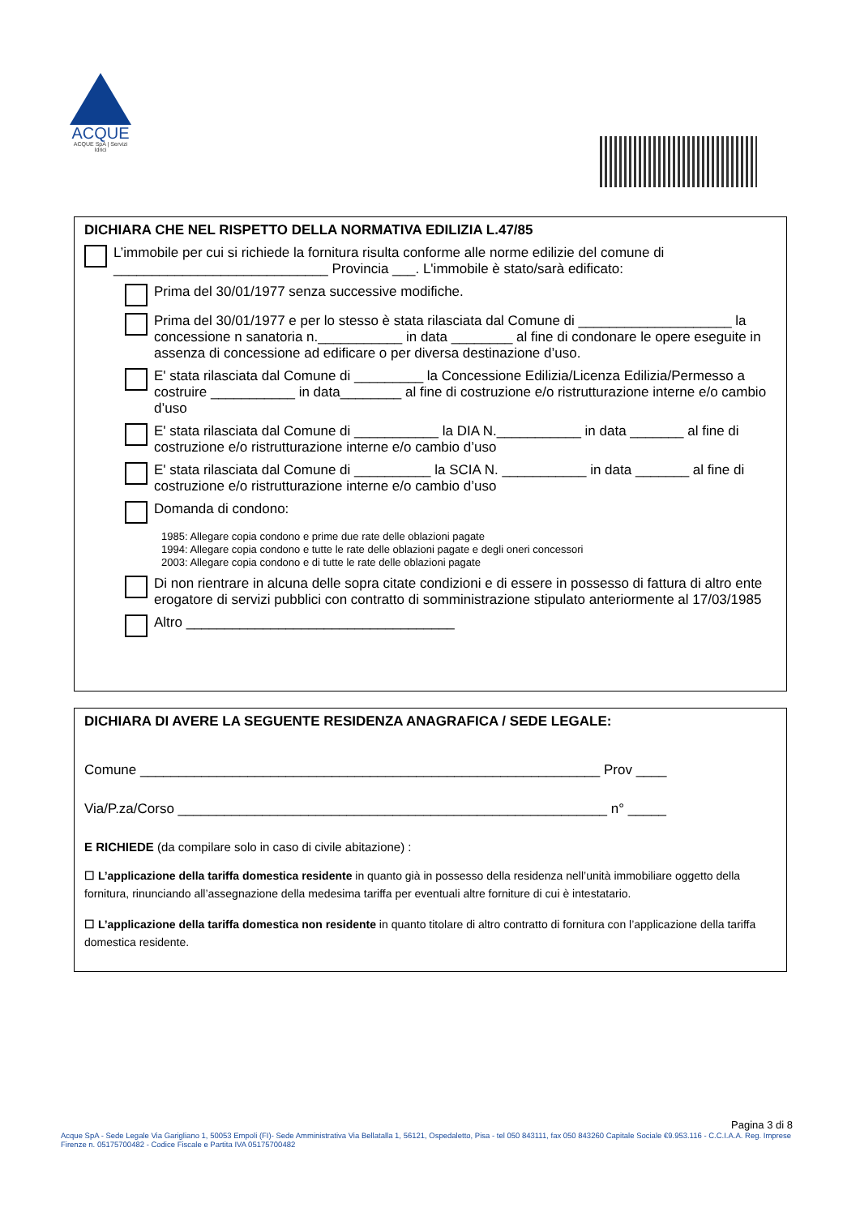ACQUE
ACQUE SpA | Servizi Idrici
DICHIARA CHE NEL RISPETTO DELLA NORMATIVA EDILIZIA L.47/85
L’immobile per cui si richiede la fornitura risulta conforme alle norme edilizie del comune di ____________________________ Provincia ___. L'immobile è stato/sarà edificato:
Prima del 30/01/1977 senza successive modifiche.
Prima del 30/01/1977 e per lo stesso è stata rilasciata dal Comune di ____________________ la concessione n sanatoria n.___________ in data ________ al fine di condonare le opere eseguite in assenza di concessione ad edificare o per diversa destinazione d’uso.
E' stata rilasciata dal Comune di _________ la Concessione Edilizia/Licenza Edilizia/Permesso a costruire ___________ in data________ al fine di costruzione e/o ristrutturazione interne e/o cambio d’uso
E' stata rilasciata dal Comune di ___________ la DIA N.___________ in data _______ al fine di costruzione e/o ristrutturazione interne e/o cambio d’uso
E' stata rilasciata dal Comune di __________ la SCIA N. ___________ in data _______ al fine di costruzione e/o ristrutturazione interne e/o cambio d’uso
Domanda di condono:
1985: Allegare copia condono e prime due rate delle oblazioni pagate
1994: Allegare copia condono e tutte le rate delle oblazioni pagate e degli oneri concessori
2003: Allegare copia condono e di tutte le rate delle oblazioni pagate
Di non rientrare in alcuna delle sopra citate condizioni e di essere in possesso di fattura di altro ente erogatore di servizi pubblici con contratto di somministrazione stipulato anteriormente al 17/03/1985
Altro ___________________________________
DICHIARA DI AVERE LA SEGUENTE RESIDENZA ANAGRAFICA / SEDE LEGALE:
Comune ____________________________________________________________ Prov ____
Via/P.za/Corso ________________________________________________________ n° _____
E RICHIEDE (da compilare solo in caso di civile abitazione) :
☐ L’applicazione della tariffa domestica residente in quanto già in possesso della residenza nell’unità immobiliare oggetto della fornitura, rinunciando all’assegnazione della medesima tariffa per eventuali altre forniture di cui è intestatario.
☐ L’applicazione della tariffa domestica non residente in quanto titolare di altro contratto di fornitura con l’applicazione della tariffa domestica residente.
Pagina 3 di 8
Acque SpA - Sede Legale Via Garigliano 1, 50053 Empoli (FI)- Sede Amministrativa Via Bellatalla 1, 56121, Ospedaletto, Pisa - tel 050 843111, fax 050 843260 Capitale Sociale €9.953.116 - C.C.I.A.A. Reg. Imprese Firenze n. 05175700482 - Codice Fiscale e Partita IVA 05175700482